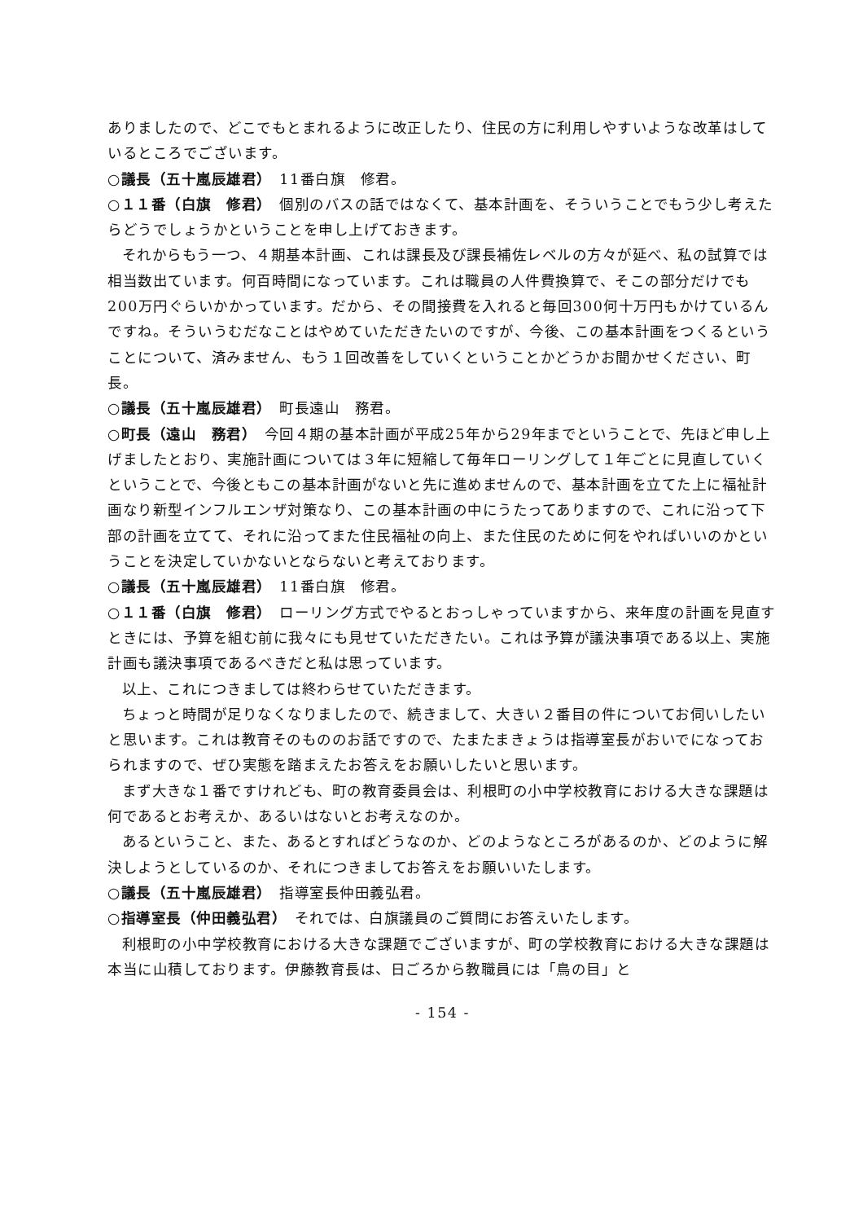ありましたので、どこでもとまれるように改正したり、住民の方に利用しやすいような改革はしているところでございます。
○議長（五十嵐辰雄君）　11番白旗　修君。
○１１番（白旗　修君）　個別のバスの話ではなくて、基本計画を、そういうことでもう少し考えたらどうでしょうかということを申し上げておきます。
それからもう一つ、４期基本計画、これは課長及び課長補佐レベルの方々が延べ、私の試算では相当数出ています。何百時間になっています。これは職員の人件費換算で、そこの部分だけでも200万円ぐらいかかっています。だから、その間接費を入れると毎回300何十万円もかけているんですね。そういうむだなことはやめていただきたいのですが、今後、この基本計画をつくるということについて、済みません、もう１回改善をしていくということかどうかお聞かせください、町長。
○議長（五十嵐辰雄君）　町長遠山　務君。
○町長（遠山　務君）　今回４期の基本計画が平成25年から29年までということで、先ほど申し上げましたとおり、実施計画については３年に短縮して毎年ローリングして１年ごとに見直していくということで、今後ともこの基本計画がないと先に進めませんので、基本計画を立てた上に福祉計画なり新型インフルエンザ対策なり、この基本計画の中にうたってありますので、これに沿って下部の計画を立てて、それに沿ってまた住民福祉の向上、また住民のために何をやればいいのかということを決定していかないとならないと考えております。
○議長（五十嵐辰雄君）　11番白旗　修君。
○１１番（白旗　修君）　ローリング方式でやるとおっしゃっていますから、来年度の計画を見直すときには、予算を組む前に我々にも見せていただきたい。これは予算が議決事項である以上、実施計画も議決事項であるべきだと私は思っています。
以上、これにつきましては終わらせていただきます。
ちょっと時間が足りなくなりましたので、続きまして、大きい２番目の件についてお伺いしたいと思います。これは教育そのもののお話ですので、たまたまきょうは指導室長がおいでになっておられますので、ぜひ実態を踏まえたお答えをお願いしたいと思います。
まず大きな１番ですけれども、町の教育委員会は、利根町の小中学校教育における大きな課題は何であるとお考えか、あるいはないとお考えなのか。
あるということ、また、あるとすればどうなのか、どのようなところがあるのか、どのように解決しようとしているのか、それにつきましてお答えをお願いいたします。
○議長（五十嵐辰雄君）　指導室長仲田義弘君。
○指導室長（仲田義弘君）　それでは、白旗議員のご質問にお答えいたします。
利根町の小中学校教育における大きな課題でございますが、町の学校教育における大きな課題は本当に山積しております。伊藤教育長は、日ごろから教職員には「鳥の目」と
- 154 -